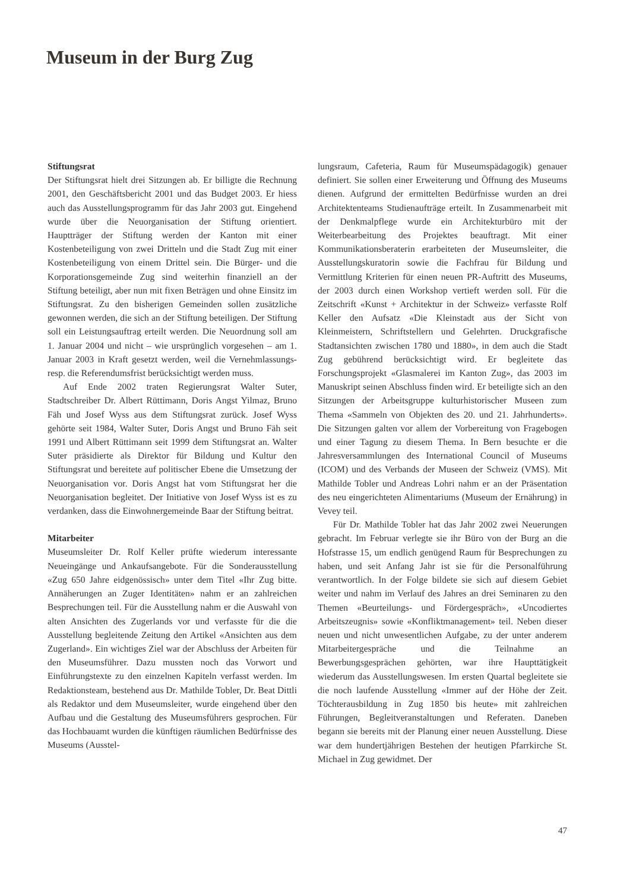Museum in der Burg Zug
Stiftungsrat
Der Stiftungsrat hielt drei Sitzungen ab. Er billigte die Rechnung 2001, den Geschäftsbericht 2001 und das Budget 2003. Er hiess auch das Ausstellungsprogramm für das Jahr 2003 gut. Eingehend wurde über die Neuorganisation der Stiftung orientiert. Hauptträger der Stiftung werden der Kanton mit einer Kostenbeteiligung von zwei Dritteln und die Stadt Zug mit einer Kostenbeteiligung von einem Drittel sein. Die Bürger- und die Korporationsgemeinde Zug sind weiterhin finanziell an der Stiftung beteiligt, aber nun mit fixen Beträgen und ohne Einsitz im Stiftungsrat. Zu den bisherigen Gemeinden sollen zusätzliche gewonnen werden, die sich an der Stiftung beteiligen. Der Stiftung soll ein Leistungsauftrag erteilt werden. Die Neuordnung soll am 1. Januar 2004 und nicht – wie ursprünglich vorgesehen – am 1. Januar 2003 in Kraft gesetzt werden, weil die Vernehmlassungs- resp. die Referendumsfrist berücksichtigt werden muss.
Auf Ende 2002 traten Regierungsrat Walter Suter, Stadtschreiber Dr. Albert Rüttimann, Doris Angst Yilmaz, Bruno Fäh und Josef Wyss aus dem Stiftungsrat zurück. Josef Wyss gehörte seit 1984, Walter Suter, Doris Angst und Bruno Fäh seit 1991 und Albert Rüttimann seit 1999 dem Stiftungsrat an. Walter Suter präsidierte als Direktor für Bildung und Kultur den Stiftungsrat und bereitete auf politischer Ebene die Umsetzung der Neuorganisation vor. Doris Angst hat vom Stiftungsrat her die Neuorganisation begleitet. Der Initiative von Josef Wyss ist es zu verdanken, dass die Einwohnergemeinde Baar der Stiftung beitrat.
Mitarbeiter
Museumsleiter Dr. Rolf Keller prüfte wiederum interessante Neueingänge und Ankaufsangebote. Für die Sonderausstellung «Zug 650 Jahre eidgenössisch» unter dem Titel «Ihr Zug bitte. Annäherungen an Zuger Identitäten» nahm er an zahlreichen Besprechungen teil. Für die Ausstellung nahm er die Auswahl von alten Ansichten des Zugerlands vor und verfasste für die die Ausstellung begleitende Zeitung den Artikel «Ansichten aus dem Zugerland». Ein wichtiges Ziel war der Abschluss der Arbeiten für den Museumsführer. Dazu mussten noch das Vorwort und Einführungstexte zu den einzelnen Kapiteln verfasst werden. Im Redaktionsteam, bestehend aus Dr. Mathilde Tobler, Dr. Beat Dittli als Redaktor und dem Museumsleiter, wurde eingehend über den Aufbau und die Gestaltung des Museumsführers gesprochen. Für das Hochbauamt wurden die künftigen räumlichen Bedürfnisse des Museums (Ausstel-
lungsraum, Cafeteria, Raum für Museumspädagogik) genauer definiert. Sie sollen einer Erweiterung und Öffnung des Museums dienen. Aufgrund der ermittelten Bedürfnisse wurden an drei Architektenteams Studienaufträge erteilt. In Zusammenarbeit mit der Denkmalpflege wurde ein Architekturbüro mit der Weiterbearbeitung des Projektes beauftragt. Mit einer Kommunikationsberaterin erarbeiteten der Museumsleiter, die Ausstellungskuratorin sowie die Fachfrau für Bildung und Vermittlung Kriterien für einen neuen PR-Auftritt des Museums, der 2003 durch einen Workshop vertieft werden soll. Für die Zeitschrift «Kunst + Architektur in der Schweiz» verfasste Rolf Keller den Aufsatz «Die Kleinstadt aus der Sicht von Kleinmeistern, Schriftstellern und Gelehrten. Druckgrafische Stadtansichten zwischen 1780 und 1880», in dem auch die Stadt Zug gebührend berücksichtigt wird. Er begleitete das Forschungsprojekt «Glasmalerei im Kanton Zug», das 2003 im Manuskript seinen Abschluss finden wird. Er beteiligte sich an den Sitzungen der Arbeitsgruppe kulturhistorischer Museen zum Thema «Sammeln von Objekten des 20. und 21. Jahrhunderts». Die Sitzungen galten vor allem der Vorbereitung von Fragebogen und einer Tagung zu diesem Thema. In Bern besuchte er die Jahresversammlungen des International Council of Museums (ICOM) und des Verbands der Museen der Schweiz (VMS). Mit Mathilde Tobler und Andreas Lohri nahm er an der Präsentation des neu eingerichteten Alimentariums (Museum der Ernährung) in Vevey teil.
Für Dr. Mathilde Tobler hat das Jahr 2002 zwei Neuerungen gebracht. Im Februar verlegte sie ihr Büro von der Burg an die Hofstrasse 15, um endlich genügend Raum für Besprechungen zu haben, und seit Anfang Jahr ist sie für die Personalführung verantwortlich. In der Folge bildete sie sich auf diesem Gebiet weiter und nahm im Verlauf des Jahres an drei Seminaren zu den Themen «Beurteilungs- und Fördergespräch», «Uncodiertes Arbeitszeugnis» sowie «Konfliktmanagement» teil. Neben dieser neuen und nicht unwesentlichen Aufgabe, zu der unter anderem Mitarbeitergespräche und die Teilnahme an Bewerbungsgesprächen gehörten, war ihre Haupttätigkeit wiederum das Ausstellungswesen. Im ersten Quartal begleitete sie die noch laufende Ausstellung «Immer auf der Höhe der Zeit. Töchterausbildung in Zug 1850 bis heute» mit zahlreichen Führungen, Begleitveranstaltungen und Referaten. Daneben begann sie bereits mit der Planung einer neuen Ausstellung. Diese war dem hundertjährigen Bestehen der heutigen Pfarrkirche St. Michael in Zug gewidmet. Der
47